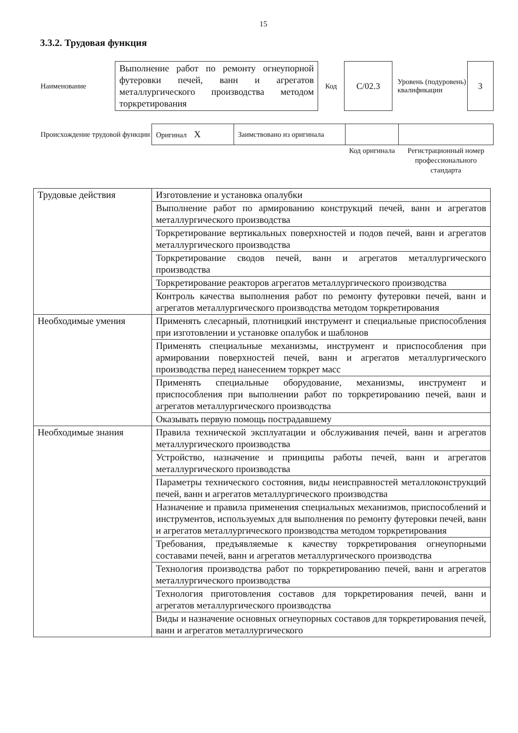15
3.3.2. Трудовая функция
| Наименование | Выполнение работ по ремонту огнеупорной футеровки печей, ванн и агрегатов металлургического производства методом торкретирования | Код | C/02.3 | Уровень (подуровень) квалификации | 3 |
| Происхождение трудовой функции | Оригинал X | Заимствовано из оригинала | | |
| | | | Код оригинала | Регистрационный номер профессионального стандарта |
| Трудовые действия | Изготовление и установка опалубки |
| | Выполнение работ по армированию конструкций печей, ванн и агрегатов металлургического производства |
| | Торкретирование вертикальных поверхностей и подов печей, ванн и агрегатов металлургического производства |
| | Торкретирование сводов печей, ванн и агрегатов металлургического производства |
| | Торкретирование реакторов агрегатов металлургического производства |
| | Контроль качества выполнения работ по ремонту футеровки печей, ванн и агрегатов металлургического производства методом торкретирования |
| Необходимые умения | Применять слесарный, плотницкий инструмент и специальные приспособления при изготовлении и установке опалубок и шаблонов |
| | Применять специальные механизмы, инструмент и приспособления при армировании поверхностей печей, ванн и агрегатов металлургического производства перед нанесением торкрет масс |
| | Применять специальные оборудование, механизмы, инструмент и приспособления при выполнении работ по торкретированию печей, ванн и агрегатов металлургического производства |
| | Оказывать первую помощь пострадавшему |
| Необходимые знания | Правила технической эксплуатации и обслуживания печей, ванн и агрегатов металлургического производства |
| | Устройство, назначение и принципы работы печей, ванн и агрегатов металлургического производства |
| | Параметры технического состояния, виды неисправностей металлоконструкций печей, ванн и агрегатов металлургического производства |
| | Назначение и правила применения специальных механизмов, приспособлений и инструментов, используемых для выполнения по ремонту футеровки печей, ванн и агрегатов металлургического производства методом торкретирования |
| | Требования, предъявляемые к качеству торкретирования огнеупорными составами печей, ванн и агрегатов металлургического производства |
| | Технология производства работ по торкретированию печей, ванн и агрегатов металлургического производства |
| | Технология приготовления составов для торкретирования печей, ванн и агрегатов металлургического производства |
| | Виды и назначение основных огнеупорных составов для торкретирования печей, ванн и агрегатов металлургического |